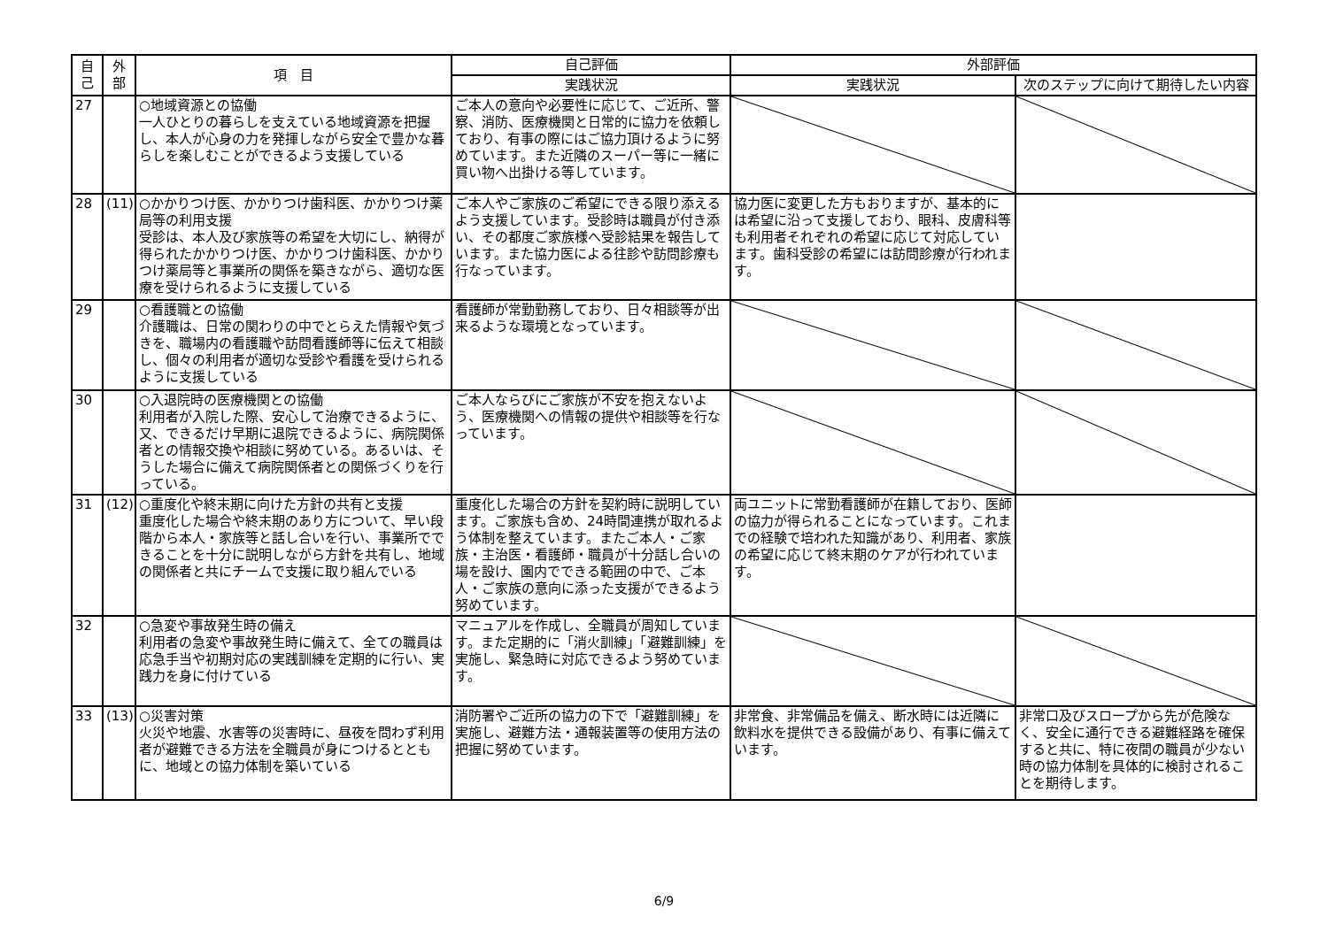| 自己 | 外部 | 項 目 | 自己評価 | 外部評価 | |
| --- | --- | --- | --- | --- | --- |
| | | | 実践状況 | 実践状況 | 次のステップに向けて期待したい内容 |
| 27 | | ○地域資源との協働 一人ひとりの暮らしを支えている地域資源を把握し、本人が心身の力を発揮しながら安全で豊かな暮らしを楽しむことができるよう支援している | ご本人の意向や必要性に応じて、ご近所、警察、消防、医療機関と日常的に協力を依頼しており、有事の際にはご協力頂けるように努めています。また近隣のスーパー等に一緒に買い物へ出掛ける等しています。 | | |
| 28 | (11) | ○かかりつけ医、かかりつけ歯科医、かかりつけ薬局等の利用支援 受診は、本人及び家族等の希望を大切にし、納得が得られたかかりつけ医、かかりつけ歯科医、かかりつけ薬局等と事業所の関係を築きながら、適切な医療を受けられるように支援している | ご本人やご家族のご希望にできる限り添えるよう支援しています。受診時は職員が付き添い、その都度ご家族様へ受診結果を報告しています。また協力医による往診や訪問診療も行なっています。 | 協力医に変更した方もおりますが、基本的には希望に沿って支援しており、眼科、皮膚科等も利用者それぞれの希望に応じて対応しています。歯科受診の希望には訪問診療が行われます。 | |
| 29 | | ○看護職との協働 介護職は、日常の関わりの中でとらえた情報や気づきを、職場内の看護職や訪問看護師等に伝えて相談し、個々の利用者が適切な受診や看護を受けられるように支援している | 看護師が常勤勤務しており、日々相談等が出来るような環境となっています。 | | |
| 30 | | ○入退院時の医療機関との協働 利用者が入院した際、安心して治療できるように、又、できるだけ早期に退院できるように、病院関係者との情報交換や相談に努めている。あるいは、そうした場合に備えて病院関係者との関係づくりを行っている。 | ご本人ならびにご家族が不安を抱えないよう、医療機関への情報の提供や相談等を行なっています。 | | |
| 31 | (12) | ○重度化や終末期に向けた方針の共有と支援 重度化した場合や終末期のあり方について、早い段階から本人・家族等と話し合いを行い、事業所でできることを十分に説明しながら方針を共有し、地域の関係者と共にチームで支援に取り組んでいる | 重度化した場合の方針を契約時に説明しています。ご家族も含め、24時間連携が取れるよう体制を整えています。またご本人・ご家族・主治医・看護師・職員が十分話し合いの場を設け、園内でできる範囲の中で、ご本人・ご家族の意向に添った支援ができるよう努めています。 | 両ユニットに常勤看護師が在籍しており、医師の協力が得られることになっています。これまでの経験で培われた知識があり、利用者、家族の希望に応じて終末期のケアが行われています。 | |
| 32 | | ○急変や事故発生時の備え 利用者の急変や事故発生時に備えて、全ての職員は応急手当や初期対応の実践訓練を定期的に行い、実践力を身に付けている | マニュアルを作成し、全職員が周知しています。また定期的に「消火訓練」「避難訓練」を実施し、緊急時に対応できるよう努めています。 | | |
| 33 | (13) | ○災害対策 火災や地震、水害等の災害時に、昼夜を問わず利用者が避難できる方法を全職員が身につけるとともに、地域との協力体制を築いている | 消防署やご近所の協力の下で「避難訓練」を実施し、避難方法・通報装置等の使用方法の把握に努めています。 | 非常食、非常備品を備え、断水時には近隣に飲料水を提供できる設備があり、有事に備えています。 | 非常口及びスロープから先が危険なく、安全に通行できる避難経路を確保すると共に、特に夜間の職員が少ない時の協力体制を具体的に検討されることを期待します。 |
6/9